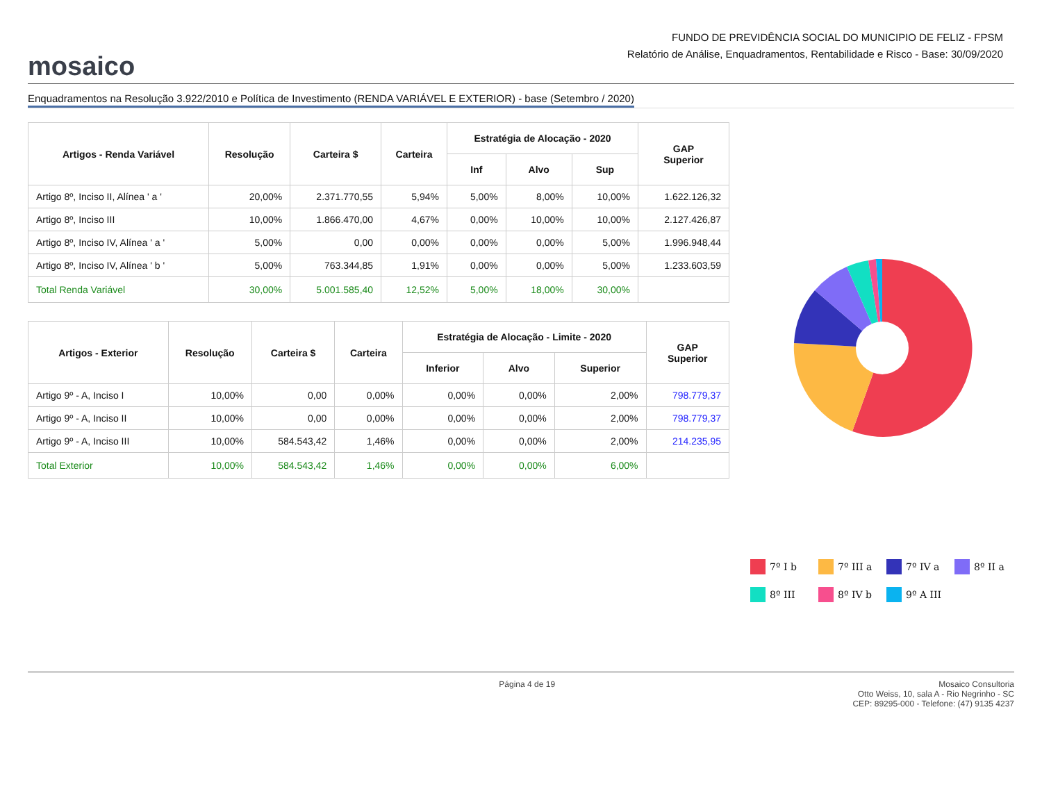mosaico
FUNDO DE PREVIDÊNCIA SOCIAL DO MUNICIPIO DE FELIZ - FPSM
Relatório de Análise, Enquadramentos, Rentabilidade e Risco - Base: 30/09/2020
Enquadramentos na Resolução 3.922/2010 e Política de Investimento (RENDA VARIÁVEL E EXTERIOR) - base (Setembro / 2020)
| Artigos - Renda Variável | Resolução | Carteira $ | Carteira | Estratégia de Alocação - 2020 | | | GAP Superior |
| --- | --- | --- | --- | --- | --- | --- | --- |
| | | | | Inf | Alvo | Sup | |
| Artigo 8º, Inciso II, Alínea ' a ' | 20,00% | 2.371.770,55 | 5,94% | 5,00% | 8,00% | 10,00% | 1.622.126,32 |
| Artigo 8º, Inciso III | 10,00% | 1.866.470,00 | 4,67% | 0,00% | 10,00% | 10,00% | 2.127.426,87 |
| Artigo 8º, Inciso IV, Alínea ' a ' | 5,00% | 0,00 | 0,00% | 0,00% | 0,00% | 5,00% | 1.996.948,44 |
| Artigo 8º, Inciso IV, Alínea ' b ' | 5,00% | 763.344,85 | 1,91% | 0,00% | 0,00% | 5,00% | 1.233.603,59 |
| Total Renda Variável | 30,00% | 5.001.585,40 | 12,52% | 5,00% | 18,00% | 30,00% | |
| Artigos - Exterior | Resolução | Carteira $ | Carteira | Estratégia de Alocação - Limite - 2020 | | | GAP Superior |
| --- | --- | --- | --- | --- | --- | --- | --- |
| | | | | Inferior | Alvo | Superior | |
| Artigo 9º - A, Inciso I | 10,00% | 0,00 | 0,00% | 0,00% | 0,00% | 2,00% | 798.779,37 |
| Artigo 9º - A, Inciso II | 10,00% | 0,00 | 0,00% | 0,00% | 0,00% | 2,00% | 798.779,37 |
| Artigo 9º - A, Inciso III | 10,00% | 584.543,42 | 1,46% | 0,00% | 0,00% | 2,00% | 214.235,95 |
| Total Exterior | 10,00% | 584.543,42 | 1,46% | 0,00% | 0,00% | 6,00% | |
7º I b
7º III a
7º IV a
8º II a
8º III
8º IV b
9º A III
Página 4 de 19 Mosaico Consultoria
Otto Weiss, 10, sala A - Rio Negrinho - SC
CEP: 89295-000 - Telefone: (47) 9135 4237